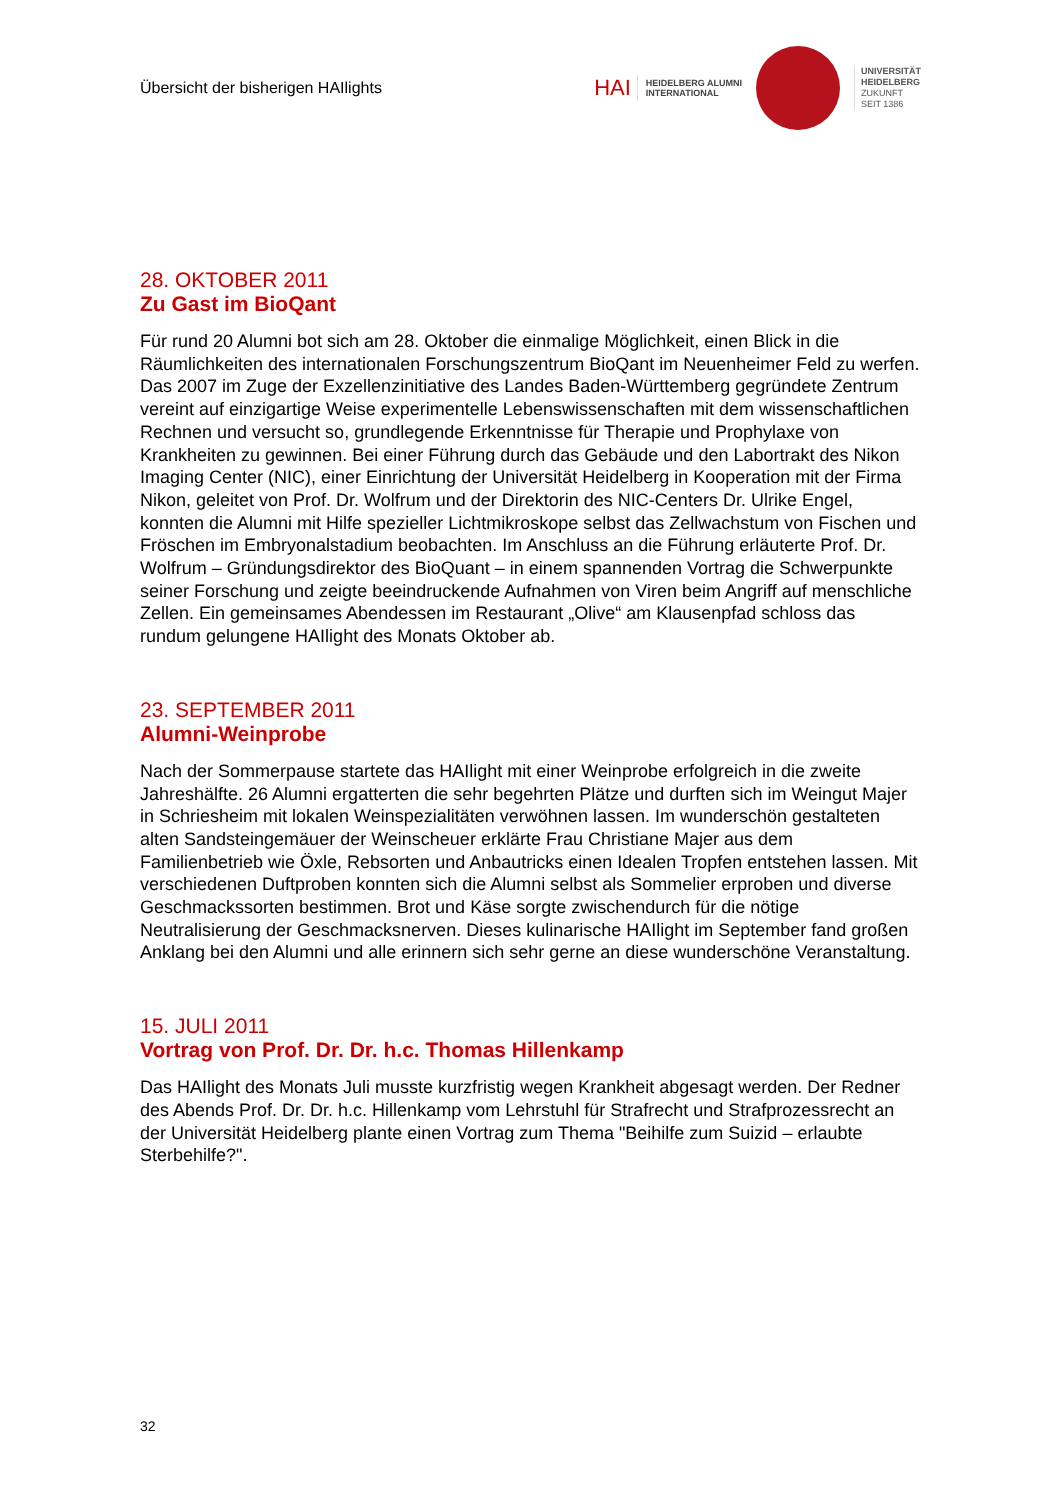Übersicht der bisherigen HAIlights
HAI
HEIDELBERG ALUMNI
INTERNATIONAL
UNIVERSITÄT
HEIDELBERG
ZUKUNFT
SEIT 1386
28. OKTOBER 2011
Zu Gast im BioQant
Für rund 20 Alumni bot sich am 28. Oktober die einmalige Möglichkeit, einen Blick in die Räumlichkeiten des internationalen Forschungszentrum BioQant im Neuenheimer Feld zu werfen. Das 2007 im Zuge der Exzellenzinitiative des Landes Baden-Württemberg gegründete Zentrum vereint auf einzigartige Weise experimentelle Lebenswissenschaften mit dem wissenschaftlichen Rechnen und versucht so, grundlegende Erkenntnisse für Therapie und Prophylaxe von Krankheiten zu gewinnen. Bei einer Führung durch das Gebäude und den Labortrakt des Nikon Imaging Center (NIC), einer Einrichtung der Universität Heidelberg in Kooperation mit der Firma Nikon, geleitet von Prof. Dr. Wolfrum und der Direktorin des NIC-Centers Dr. Ulrike Engel, konnten die Alumni mit Hilfe spezieller Lichtmikroskope selbst das Zellwachstum von Fischen und Fröschen im Embryonalstadium beobachten. Im Anschluss an die Führung erläuterte Prof. Dr. Wolfrum – Gründungsdirektor des BioQuant – in einem spannenden Vortrag die Schwerpunkte seiner Forschung und zeigte beeindruckende Aufnahmen von Viren beim Angriff auf menschliche Zellen. Ein gemeinsames Abendessen im Restaurant „Olive“ am Klausenpfad schloss das rundum gelungene HAIlight des Monats Oktober ab.
23. SEPTEMBER 2011
Alumni-Weinprobe
Nach der Sommerpause startete das HAIlight mit einer Weinprobe erfolgreich in die zweite Jahreshälfte. 26 Alumni ergatterten die sehr begehrten Plätze und durften sich im Weingut Majer in Schriesheim mit lokalen Weinspezialitäten verwöhnen lassen. Im wunderschön gestalteten alten Sandsteingemäuer der Weinscheuer erklärte Frau Christiane Majer aus dem Familienbetrieb wie Öxle, Rebsorten und Anbautricks einen Idealen Tropfen entstehen lassen. Mit verschiedenen Duftproben konnten sich die Alumni selbst als Sommelier erproben und diverse Geschmackssorten bestimmen. Brot und Käse sorgte zwischendurch für die nötige Neutralisierung der Geschmacksnerven. Dieses kulinarische HAIlight im September fand großen Anklang bei den Alumni und alle erinnern sich sehr gerne an diese wunderschöne Veranstaltung.
15. JULI 2011
Vortrag von Prof. Dr. Dr. h.c. Thomas Hillenkamp
Das HAIlight des Monats Juli musste kurzfristig wegen Krankheit abgesagt werden. Der Redner des Abends Prof. Dr. Dr. h.c. Hillenkamp vom Lehrstuhl für Strafrecht und Strafprozessrecht an der Universität Heidelberg plante einen Vortrag zum Thema "Beihilfe zum Suizid – erlaubte Sterbehilfe?".
32